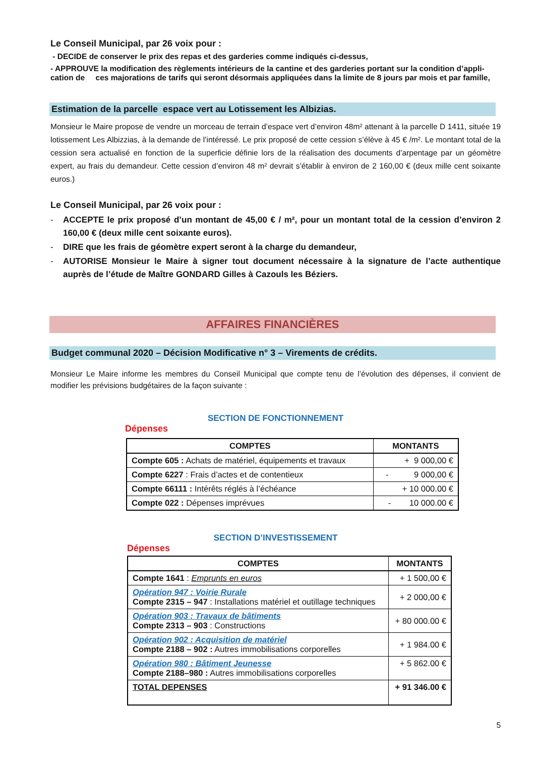Le Conseil Municipal, par 26 voix pour :
- DECIDE de conserver le prix des repas et des garderies comme indiqués ci-dessus,
- APPROUVE la modification des règlements intérieurs de la cantine et des garderies portant sur la condition d’appli-cation de ces majorations de tarifs qui seront désormais appliquées dans la limite de 8 jours par mois et par famille,
Estimation de la parcelle espace vert au Lotissement les Albizias.
Monsieur le Maire propose de vendre un morceau de terrain d’espace vert d’environ 48m² attenant à la parcelle D 1411, située 19 lotissement Les Albizzias, à la demande de l’intéressé. Le prix proposé de cette cession s’élève à 45 € /m². Le montant total de la cession sera actualisé en fonction de la superficie définie lors de la réalisation des documents d’arpentage par un géomètre expert, au frais du demandeur. Cette cession d’environ 48 m² devrait s’établir à environ de 2 160,00 € (deux mille cent soixante euros.)
Le Conseil Municipal, par 26 voix pour :
- ACCEPTE le prix proposé d’un montant de 45,00 € / m², pour un montant total de la cession d’environ 2 160,00 € (deux mille cent soixante euros).
- DIRE que les frais de géomètre expert seront à la charge du demandeur,
- AUTORISE Monsieur le Maire à signer tout document nécessaire à la signature de l’acte authentique auprès de l’étude de Maître GONDARD Gilles à Cazouls les Béziers.
AFFAIRES FINANCIÈRES
Budget communal 2020 – Décision Modificative n° 3 – Virements de crédits.
Monsieur Le Maire informe les membres du Conseil Municipal que compte tenu de l’évolution des dépenses, il convient de modifier les prévisions budgétaires de la façon suivante :
SECTION DE FONCTIONNEMENT
Dépenses
| COMPTES | MONTANTS |
| --- | --- |
| Compte 605 : Achats de matériel, équipements et travaux | + 9 000,00 € |
| Compte 6227 : Frais d’actes et de contentieux | - 9 000,00 € |
| Compte 66111 : Intérêts réglés à l’échéance | + 10 000.00 € |
| Compte 022 : Dépenses imprévues | - 10 000.00 € |
SECTION D’INVESTISSEMENT
Dépenses
| COMPTES | MONTANTS |
| --- | --- |
| Compte 1641 : Emprunts en euros | + 1 500,00 € |
| Opération 947 : Voirie Rurale Compte 2315 – 947 : Installations matériel et outillage techniques | + 2 000,00 € |
| Opération 903 : Travaux de bâtiments Compte 2313 – 903 : Constructions | + 80 000.00 € |
| Opération 902 : Acquisition de matériel Compte 2188 – 902 : Autres immobilisations corporelles | + 1 984.00 € |
| Opération 980 : Bâtiment Jeunesse Compte 2188–980 : Autres immobilisations corporelles | + 5 862.00 € |
| TOTAL DEPENSES | + 91 346.00 € |
5